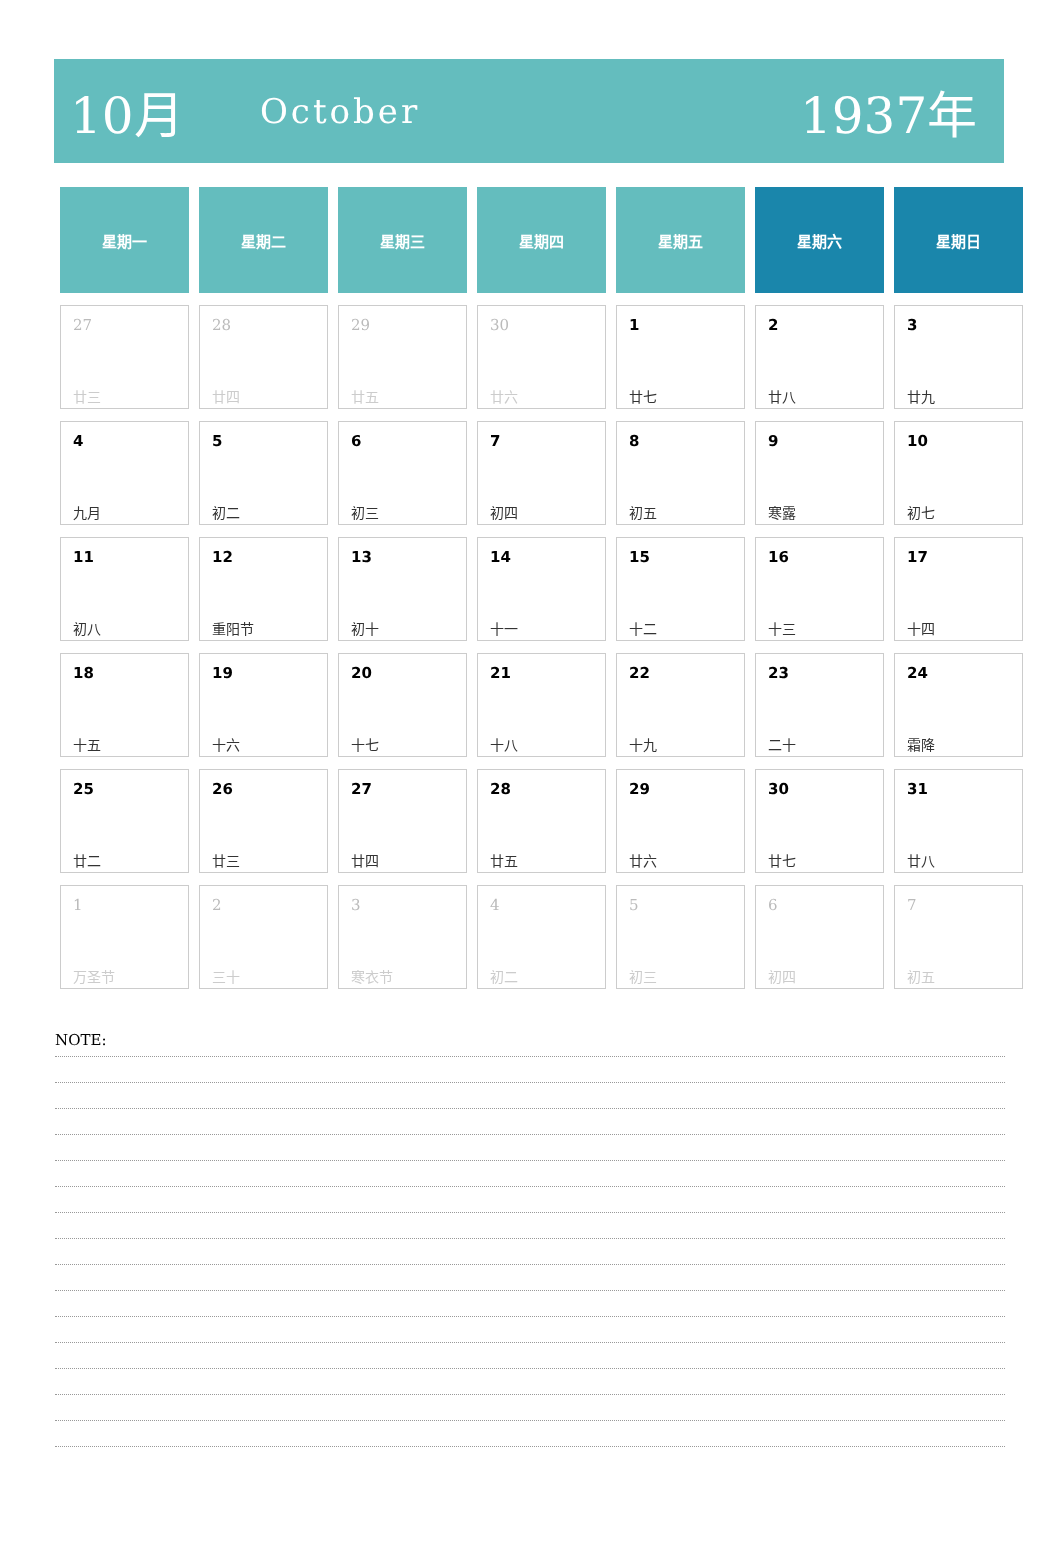10月 October 1937年
| 星期一 | 星期二 | 星期三 | 星期四 | 星期五 | 星期六 | 星期日 |
| --- | --- | --- | --- | --- | --- | --- |
| 27 廿三 | 28 廿四 | 29 廿五 | 30 廿六 | 1 廿七 | 2 廿八 | 3 廿九 |
| 4 九月 | 5 初二 | 6 初三 | 7 初四 | 8 初五 | 9 寒露 | 10 初七 |
| 11 初八 | 12 重阳节 | 13 初十 | 14 十一 | 15 十二 | 16 十三 | 17 十四 |
| 18 十五 | 19 十六 | 20 十七 | 21 十八 | 22 十九 | 23 二十 | 24 霜降 |
| 25 廿二 | 26 廿三 | 27 廿四 | 28 廿五 | 29 廿六 | 30 廿七 | 31 廿八 |
| 1 万圣节 | 2 三十 | 3 寒衣节 | 4 初二 | 5 初三 | 6 初四 | 7 初五 |
NOTE: